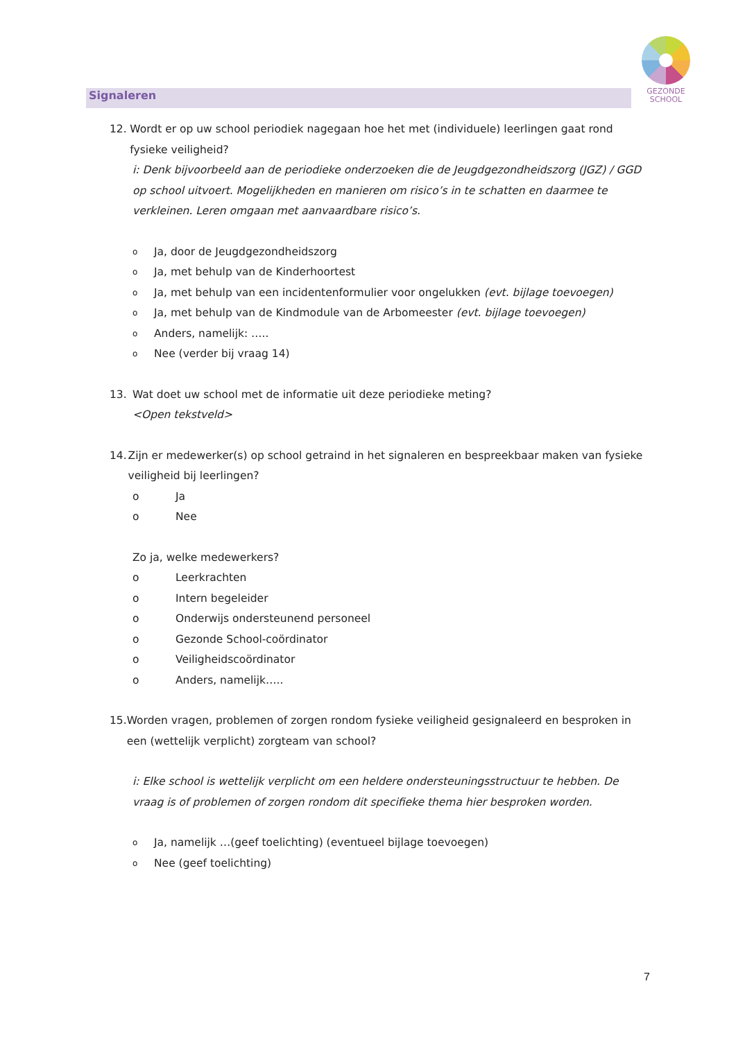GEZONDE
SCHOOL
Signaleren
12. Wordt er op uw school periodiek nagegaan hoe het met (individuele) leerlingen gaat rond fysieke veiligheid?
i: Denk bijvoorbeeld aan de periodieke onderzoeken die de Jeugdgezondheidszorg (JGZ) / GGD op school uitvoert. Mogelijkheden en manieren om risico’s in te schatten en daarmee te verkleinen. Leren omgaan met aanvaardbare risico’s.
o Ja, door de Jeugdgezondheidszorg
o Ja, met behulp van de Kinderhoortest
o Ja, met behulp van een incidentenformulier voor ongelukken (evt. bijlage toevoegen)
o Ja, met behulp van de Kindmodule van de Arbomeester (evt. bijlage toevoegen)
o Anders, namelijk: …..
o Nee (verder bij vraag 14)
13. Wat doet uw school met de informatie uit deze periodieke meting?
<Open tekstveld>
14. Zijn er medewerker(s) op school getraind in het signaleren en bespreekbaar maken van fysieke veiligheid bij leerlingen?
o Ja
o Nee
Zo ja, welke medewerkers?
o Leerkrachten
o Intern begeleider
o Onderwijs ondersteunend personeel
o Gezonde School-coördinator
o Veiligheidscoördinator
o Anders, namelijk…..
15. Worden vragen, problemen of zorgen rondom fysieke veiligheid gesignaleerd en besproken in een (wettelijk verplicht) zorgteam van school?
i: Elke school is wettelijk verplicht om een heldere ondersteuningsstructuur te hebben. De vraag is of problemen of zorgen rondom dit specifieke thema hier besproken worden.
o Ja, namelijk …(geef toelichting) (eventueel bijlage toevoegen)
o Nee (geef toelichting)
7